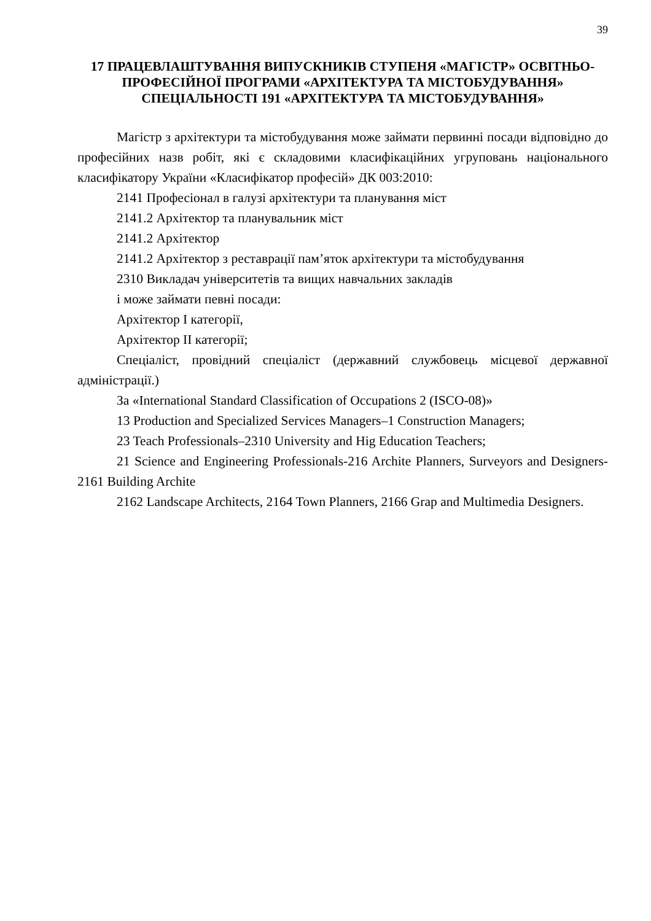39
17 ПРАЦЕВЛАШТУВАННЯ ВИПУСКНИКІВ СТУПЕНЯ «МАГІСТР» ОСВІТНЬО-ПРОФЕСІЙНОЇ ПРОГРАМИ «АРХІТЕКТУРА ТА МІСТОБУДУВАННЯ» СПЕЦІАЛЬНОСТІ 191 «АРХІТЕКТУРА ТА МІСТОБУДУВАННЯ»
Магістр з архітектури та містобудування може займати первинні посади відповідно до професійних назв робіт, які є складовими класифікаційних угруповань національного класифікатору України «Класифікатор професій» ДК 003:2010:
2141 Професіонал в галузі архітектури та планування міст
2141.2 Архітектор та планувальник міст
2141.2 Архітектор
2141.2 Архітектор з реставрації пам’яток архітектури та містобудування
2310 Викладач університетів та вищих навчальних закладів
і може займати певні посади:
Архітектор І категорії,
Архітектор ІІ категорії;
Спеціаліст, провідний спеціаліст (державний службовець місцевої державної адміністрації.)
За «International Standard Classification of Occupations 2 (ISCO-08)»
13 Production and Specialized Services Managers–1 Construction Managers;
23 Teach Professionals–2310 University and Hig Education Teachers;
21 Science and Engineering Professionals-216 Archite Planners, Surveyors and Designers-2161 Building Archite
2162 Landscape Architects, 2164 Town Planners, 2166 Grap and Multimedia Designers.